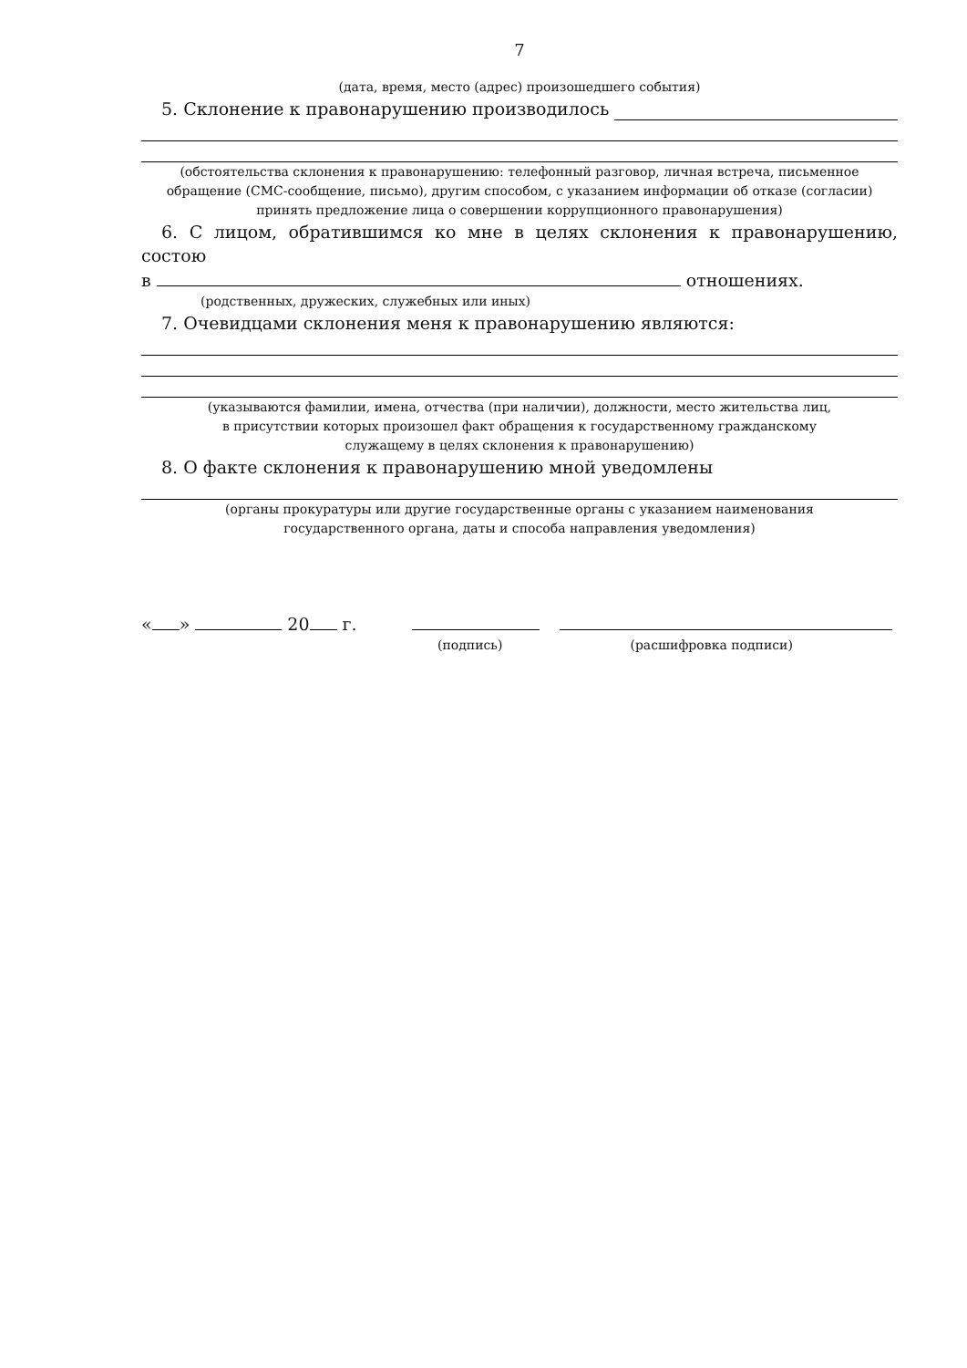7
(дата, время, место (адрес) произошедшего события)
5. Склонение к правонарушению производилось
(обстоятельства склонения к правонарушению: телефонный разговор, личная встреча, письменное обращение (СМС-сообщение, письмо), другим способом, с указанием информации об отказе (согласии) принять предложение лица о совершении коррупционного правонарушения)
6. С лицом, обратившимся ко мне в целях склонения к правонарушению, состою
в отношениях.
(родственных, дружеских, служебных или иных)
7. Очевидцами склонения меня к правонарушению являются:
(указываются фамилии, имена, отчества (при наличии), должности, место жительства лиц,
в присутствии которых произошел факт обращения к государственному гражданскому
служащему в целях склонения к правонарушению)
8. О факте склонения к правонарушению мной уведомлены
(органы прокуратуры или другие государственные органы с указанием наименования
государственного органа, даты и способа направления уведомления)
« » 20 г.
(подпись) (расшифровка подписи)